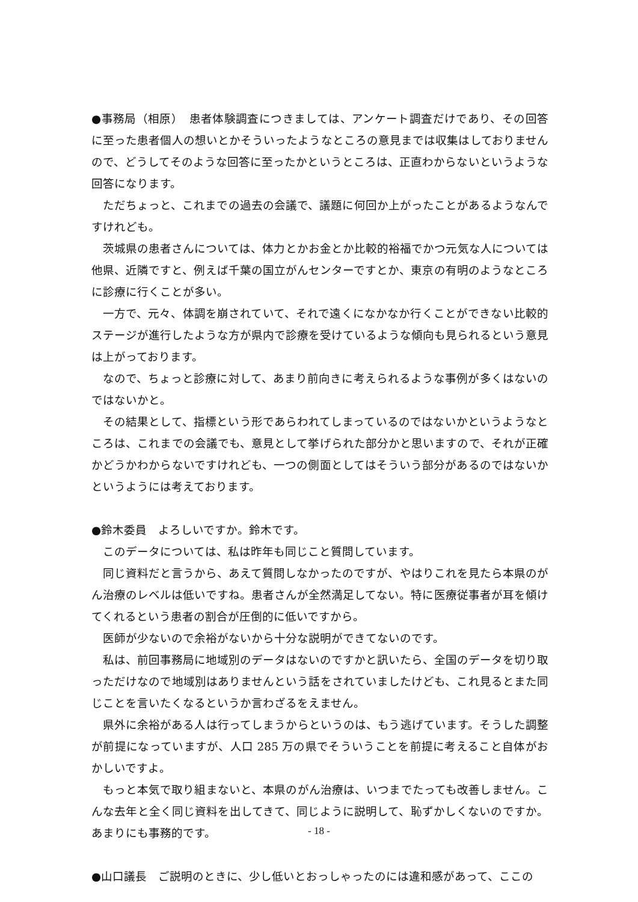●事務局（相原）　患者体験調査につきましては、アンケート調査だけであり、その回答に至った患者個人の想いとかそういったようなところの意見までは収集はしておりませんので、どうしてそのような回答に至ったかというところは、正直わからないというような回答になります。
ただちょっと、これまでの過去の会議で、議題に何回か上がったことがあるようなんですけれども。
茨城県の患者さんについては、体力とかお金とか比較的裕福でかつ元気な人については他県、近隣ですと、例えば千葉の国立がんセンターですとか、東京の有明のようなところに診療に行くことが多い。
一方で、元々、体調を崩されていて、それで遠くになかなか行くことができない比較的ステージが進行したような方が県内で診療を受けているような傾向も見られるという意見は上がっております。
なので、ちょっと診療に対して、あまり前向きに考えられるような事例が多くはないのではないかと。
その結果として、指標という形であらわれてしまっているのではないかというようなところは、これまでの会議でも、意見として挙げられた部分かと思いますので、それが正確かどうかわからないですけれども、一つの側面としてはそういう部分があるのではないかというようには考えております。
●鈴木委員　よろしいですか。鈴木です。
このデータについては、私は昨年も同じこと質問しています。
同じ資料だと言うから、あえて質問しなかったのですが、やはりこれを見たら本県のがん治療のレベルは低いですね。患者さんが全然満足してない。特に医療従事者が耳を傾けてくれるという患者の割合が圧倒的に低いですから。
医師が少ないので余裕がないから十分な説明ができてないのです。
私は、前回事務局に地域別のデータはないのですかと訊いたら、全国のデータを切り取っただけなので地域別はありませんという話をされていましたけども、これ見るとまた同じことを言いたくなるというか言わざるをえません。
県外に余裕がある人は行ってしまうからというのは、もう逃げています。そうした調整が前提になっていますが、人口 285 万の県でそういうことを前提に考えること自体がおかしいですよ。
もっと本気で取り組まないと、本県のがん治療は、いつまでたっても改善しません。こんな去年と全く同じ資料を出してきて、同じように説明して、恥ずかしくないのですか。あまりにも事務的です。
●山口議長　ご説明のときに、少し低いとおっしゃったのには違和感があって、ここの
- 18 -